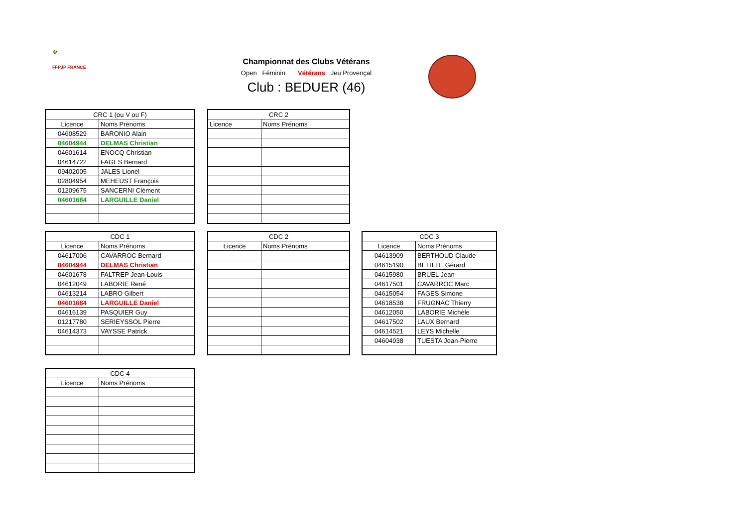🐓
FFPJP FRANCE
Championnat des Clubs Vétérans
Open Féminin Vétérans Jeu Provençal
Club : BEDUER (46)
| CRC 1 (ou V ou F) | |
| Licence | Noms Prénoms |
| 04608529 | BARONIO Alain |
| 04604944 | DELMAS Christian |
| 04601614 | ENOCQ Christian |
| 04614722 | FAGES Bernard |
| 09402005 | JALES Lionel |
| 02804954 | MEHEUST François |
| 01209675 | SANCERNI Clément |
| 04601684 | LARGUILLE Daniel |
| CRC 2 | |
| Licence | Noms Prénoms |
| CDC 1 | |
| Licence | Noms Prénoms |
| 04617006 | CAVARROC Bernard |
| 04604944 | DELMAS Christian |
| 04601678 | FALTREP Jean-Louis |
| 04612049 | LABORIE René |
| 04613214 | LABRO Gilbert |
| 04601684 | LARGUILLE Daniel |
| 04616139 | PASQUIER Guy |
| 01217780 | SERIEYSSOL Pierre |
| 04614373 | VAYSSE Patrick |
| CDC 2 | |
| Licence | Noms Prénoms |
| CDC 3 | |
| Licence | Noms Prénoms |
| 04613909 | BERTHOUD Claude |
| 04615190 | BETILLE Gérard |
| 04615980 | BRUEL Jean |
| 04617501 | CAVARROC Marc |
| 04615054 | FAGES Simone |
| 04618538 | FRUGNAC Thierry |
| 04612050 | LABORIE Michèle |
| 04617502 | LAUX Bernard |
| 04614521 | LEYS Michelle |
| 04604938 | TUESTA Jean-Pierre |
| CDC 4 | |
| Licence | Noms Prénoms |